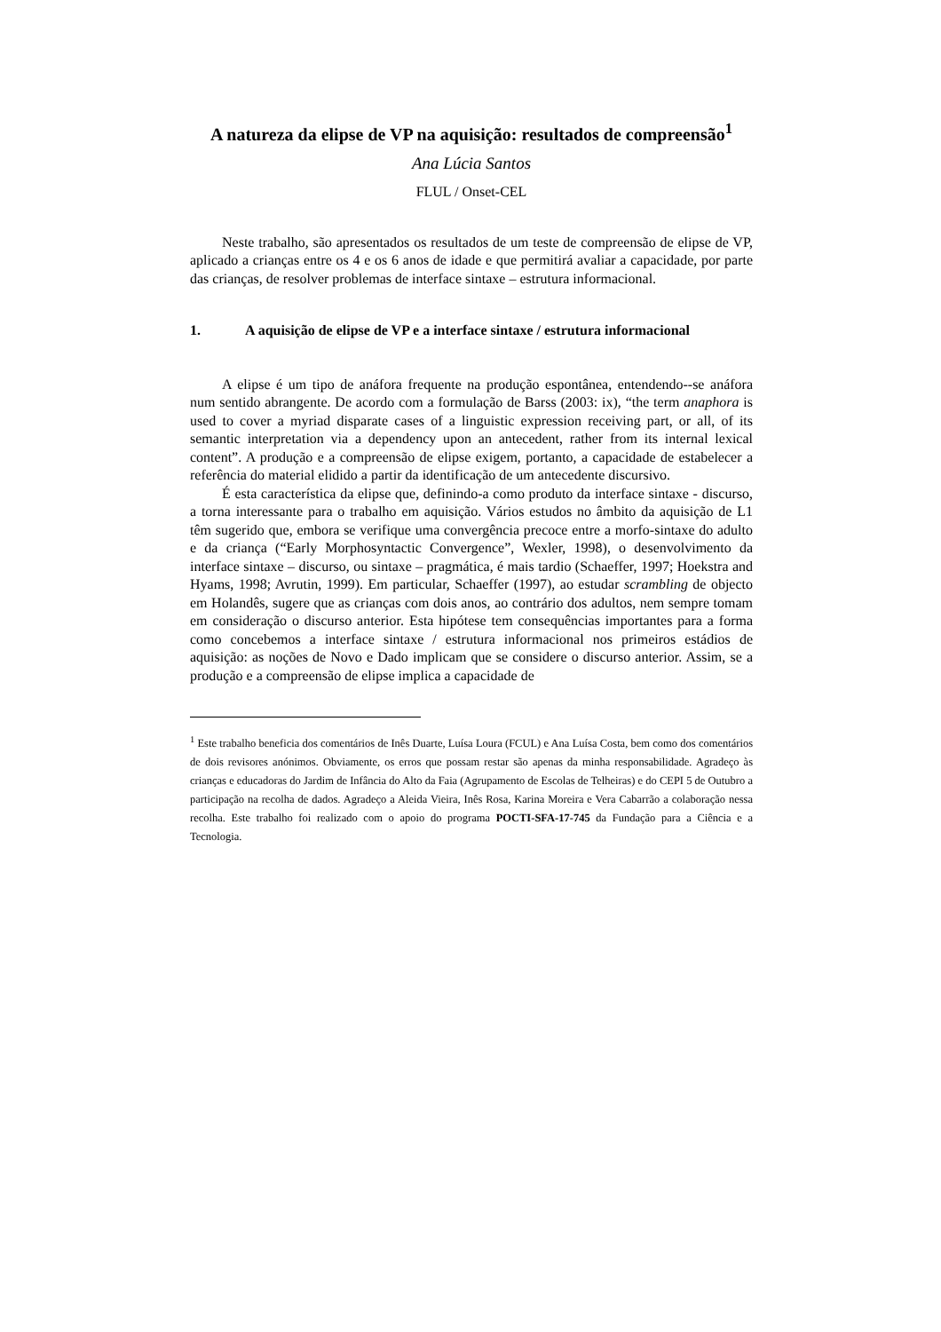A natureza da elipse de VP na aquisição: resultados de compreensão<sup>1</sup>
Ana Lúcia Santos
FLUL / Onset-CEL
Neste trabalho, são apresentados os resultados de um teste de compreensão de elipse de VP, aplicado a crianças entre os 4 e os 6 anos de idade e que permitirá avaliar a capacidade, por parte das crianças, de resolver problemas de interface sintaxe – estrutura informacional.
1. A aquisição de elipse de VP e a interface sintaxe / estrutura informacional
A elipse é um tipo de anáfora frequente na produção espontânea, entendendo--se anáfora num sentido abrangente. De acordo com a formulação de Barss (2003: ix), “the term anaphora is used to cover a myriad disparate cases of a linguistic expression receiving part, or all, of its semantic interpretation via a dependency upon an antecedent, rather from its internal lexical content”. A produção e a compreensão de elipse exigem, portanto, a capacidade de estabelecer a referência do material elidido a partir da identificação de um antecedente discursivo.
É esta característica da elipse que, definindo-a como produto da interface sintaxe - discurso, a torna interessante para o trabalho em aquisição. Vários estudos no âmbito da aquisição de L1 têm sugerido que, embora se verifique uma convergência precoce entre a morfo-sintaxe do adulto e da criança (“Early Morphosyntactic Convergence”, Wexler, 1998), o desenvolvimento da interface sintaxe – discurso, ou sintaxe – pragmática, é mais tardio (Schaeffer, 1997; Hoekstra and Hyams, 1998; Avrutin, 1999). Em particular, Schaeffer (1997), ao estudar scrambling de objecto em Holandês, sugere que as crianças com dois anos, ao contrário dos adultos, nem sempre tomam em consideração o discurso anterior. Esta hipótese tem consequências importantes para a forma como concebemos a interface sintaxe / estrutura informacional nos primeiros estádios de aquisição: as noções de Novo e Dado implicam que se considere o discurso anterior. Assim, se a produção e a compreensão de elipse implica a capacidade de
<sup>1</sup> Este trabalho beneficia dos comentários de Inês Duarte, Luísa Loura (FCUL) e Ana Luísa Costa, bem como dos comentários de dois revisores anónimos. Obviamente, os erros que possam restar são apenas da minha responsabilidade. Agradeço às crianças e educadoras do Jardim de Infância do Alto da Faia (Agrupamento de Escolas de Telheiras) e do CEPI 5 de Outubro a participação na recolha de dados. Agradeço a Aleida Vieira, Inês Rosa, Karina Moreira e Vera Cabarrão a colaboração nessa recolha. Este trabalho foi realizado com o apoio do programa POCTI-SFA-17-745 da Fundação para a Ciência e a Tecnologia.